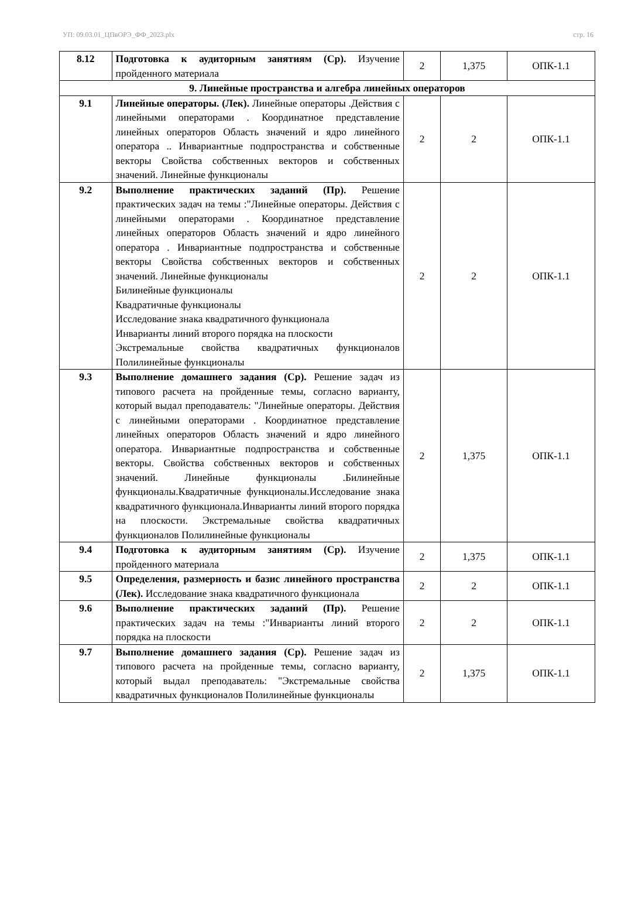УП: 09.03.01_ЦПвОРЭ_ФФ_2023.plx стр. 16
| 8.12 | Подготовка к аудиторным занятиям (Ср). Изучение пройденного материала | 2 | 1,375 | ОПК-1.1 |
| 9. Линейные пространства и алгебра линейных операторов | | | | |
| 9.1 | Линейные операторы. (Лек). Линейные операторы .Действия с линейными операторами . Координатное представление линейных операторов Область значений и ядро линейного оператора .. Инвариантные подпространства и собственные векторы Свойства собственных векторов и собственных значений. Линейные функционалы | 2 | 2 | ОПК-1.1 |
| 9.2 | Выполнение практических заданий (Пр). Решение практических задач на темы :"Линейные операторы. Действия с линейными операторами . Координатное представление линейных операторов Область значений и ядро линейного оператора . Инвариантные подпространства и собственные векторы Свойства собственных векторов и собственных значений. Линейные функционалы Билинейные функционалы Квадратичные функционалы Исследование знака квадратичного функционала Инварианты линий второго порядка на плоскости Экстремальные свойства квадратичных функционалов Полилинейные функционалы | 2 | 2 | ОПК-1.1 |
| 9.3 | Выполнение домашнего задания (Ср). Решение задач из типового расчета на пройденные темы, согласно варианту, который выдал преподаватель: "Линейные операторы. Действия с линейными операторами . Координатное представление линейных операторов Область значений и ядро линейного оператора. Инвариантные подпространства и собственные векторы. Свойства собственных векторов и собственных значений. Линейные функционалы .Билинейные функционалы.Квадратичные функционалы.Исследование знака квадратичного функционала.Инварианты линий второго порядка на плоскости. Экстремальные свойства квадратичных функционалов Полилинейные функционалы | 2 | 1,375 | ОПК-1.1 |
| 9.4 | Подготовка к аудиторным занятиям (Ср). Изучение пройденного материала | 2 | 1,375 | ОПК-1.1 |
| 9.5 | Определения, размерность и базис линейного пространства (Лек). Исследование знака квадратичного функционала | 2 | 2 | ОПК-1.1 |
| 9.6 | Выполнение практических заданий (Пр). Решение практических задач на темы :"Инварианты линий второго порядка на плоскости | 2 | 2 | ОПК-1.1 |
| 9.7 | Выполнение домашнего задания (Ср). Решение задач из типового расчета на пройденные темы, согласно варианту, который выдал преподаватель: "Экстремальные свойства квадратичных функционалов Полилинейные функционалы | 2 | 1,375 | ОПК-1.1 |